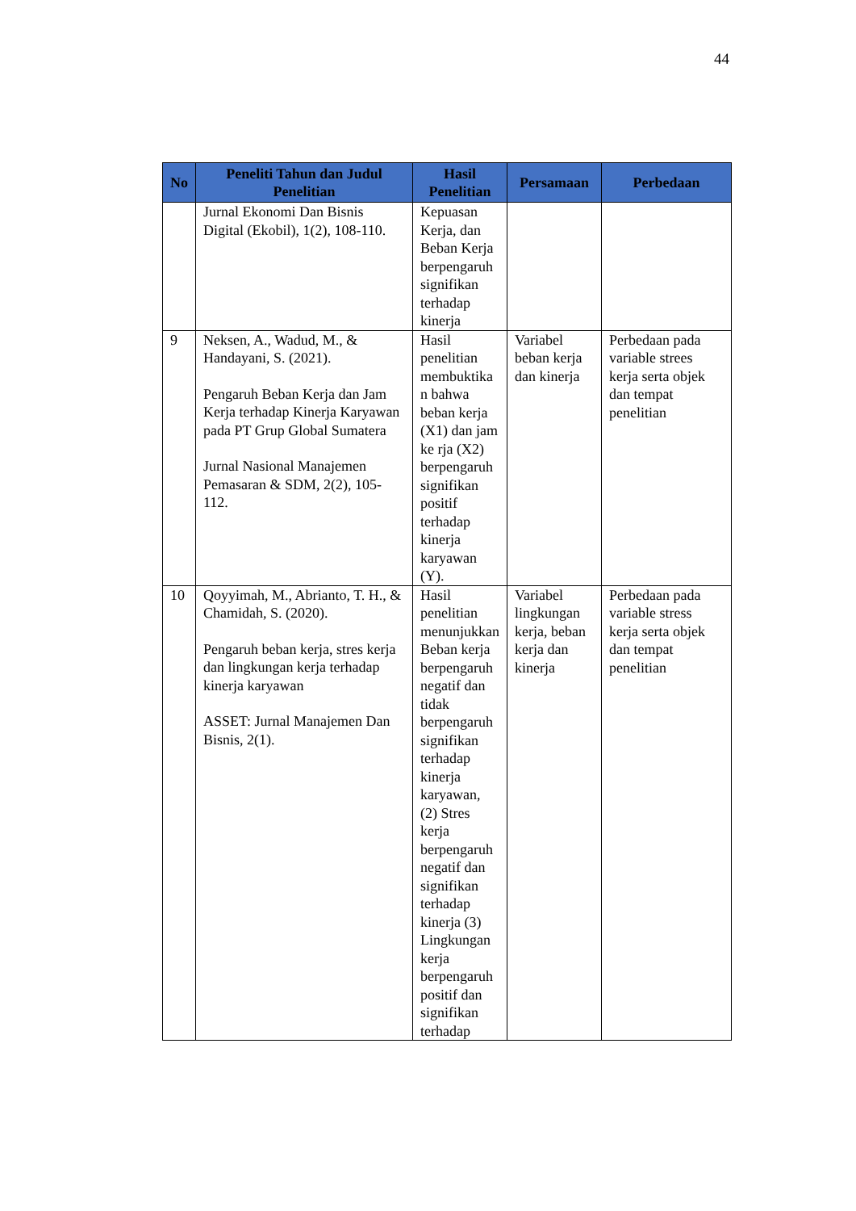44
| No | Peneliti Tahun dan Judul Penelitian | Hasil Penelitian | Persamaan | Perbedaan |
| --- | --- | --- | --- | --- |
| | Jurnal Ekonomi Dan Bisnis Digital (Ekobil), 1(2), 108-110. | Kepuasan Kerja, dan Beban Kerja berpengaruh signifikan terhadap kinerja | | |
| 9 | Neksen, A., Wadud, M., & Handayani, S. (2021). Pengaruh Beban Kerja dan Jam Kerja terhadap Kinerja Karyawan pada PT Grup Global Sumatera Jurnal Nasional Manajemen Pemasaran & SDM, 2(2), 105-112. | Hasil penelitian membuktika n bahwa beban kerja (X1) dan jam ke rja (X2) berpengaruh signifikan positif terhadap kinerja karyawan (Y). | Variabel beban kerja dan kinerja | Perbedaan pada variable strees kerja serta objek dan tempat penelitian |
| 10 | Qoyyimah, M., Abrianto, T. H., & Chamidah, S. (2020). Pengaruh beban kerja, stres kerja dan lingkungan kerja terhadap kinerja karyawan ASSET: Jurnal Manajemen Dan Bisnis, 2(1). | Hasil penelitian menunjukkan Beban kerja berpengaruh negatif dan tidak berpengaruh signifikan terhadap kinerja karyawan, (2) Stres kerja berpengaruh negatif dan signifikan terhadap kinerja (3) Lingkungan kerja berpengaruh positif dan signifikan terhadap | Variabel lingkungan kerja, beban kerja dan kinerja | Perbedaan pada variable stress kerja serta objek dan tempat penelitian |